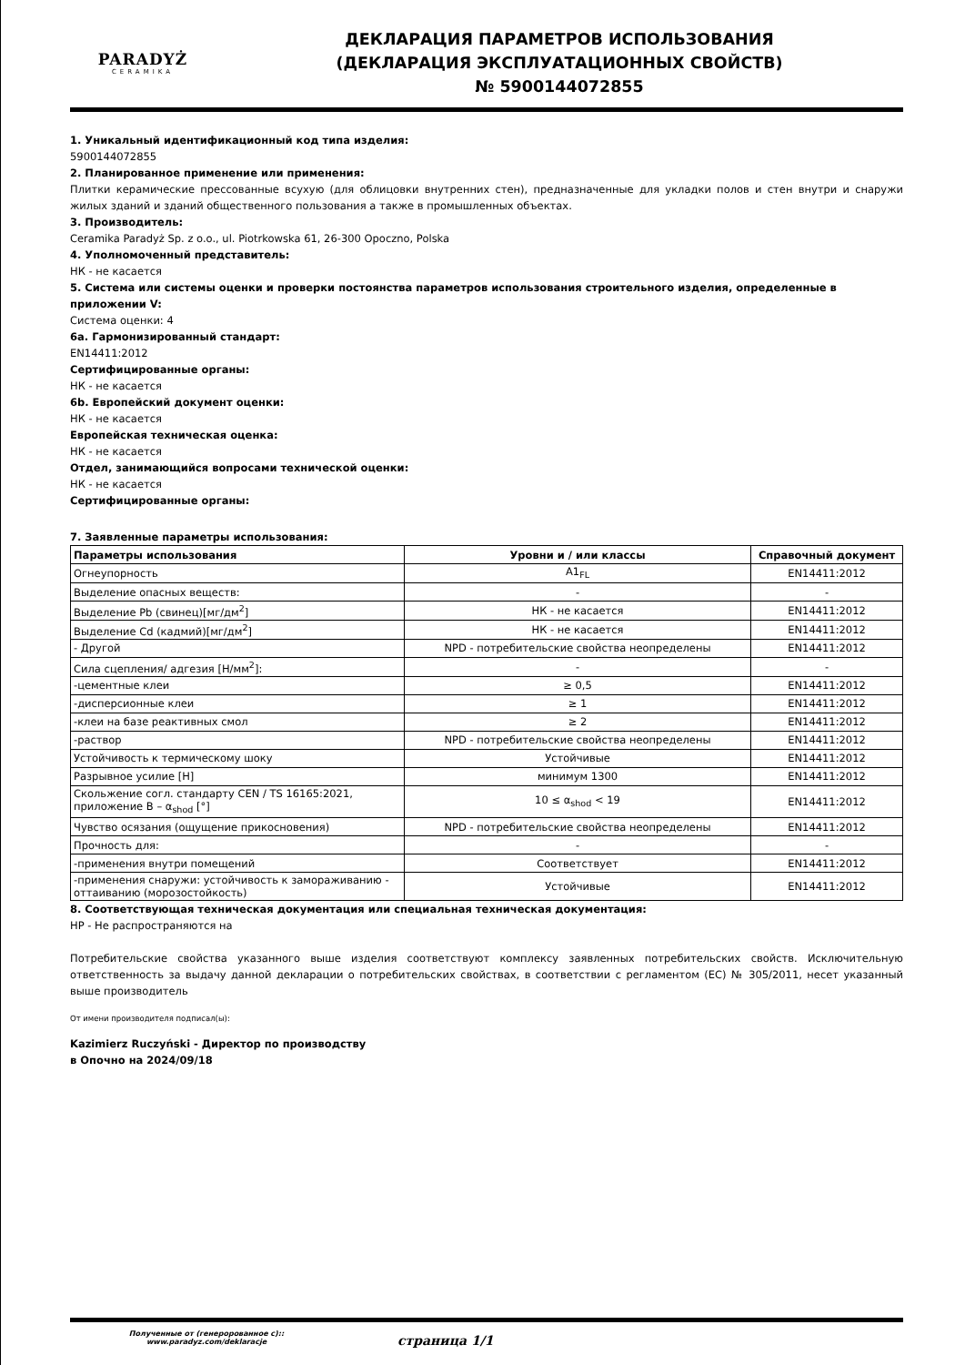PARADYŻ
CERAMIKA
ДЕКЛАРАЦИЯ ПАРАМЕТРОВ ИСПОЛЬЗОВАНИЯ
(ДЕКЛАРАЦИЯ ЭКСПЛУАТАЦИОННЫХ СВОЙСТВ)
№ 5900144072855
1. Уникальный идентификационный код типа изделия:
5900144072855
2. Планированное применение или применения:
Плитки керамические прессованные всухую (для облицовки внутренних стен), предназначенные для укладки полов и стен внутри и снаружи жилых зданий и зданий общественного пользования а также в промышленных объектах.
3. Производитель:
Ceramika Paradyż Sp. z o.o., ul. Piotrkowska 61, 26-300 Opoczno, Polska
4. Уполномоченный представитель:
НК - не касается
5. Система или системы оценки и проверки постоянства параметров использования строительного изделия, определенные в приложении V:
Система оценки: 4
6a. Гармонизированный стандарт:
EN14411:2012
Сертифицированные органы:
НК - не касается
6b. Европейский документ оценки:
НК - не касается
Европейская техническая оценка:
НК - не касается
Отдел, занимающийся вопросами технической оценки:
НК - не касается
Сертифицированные органы:
7. Заявленные параметры использования:
| Параметры использования | Уровни и / или классы | Справочный документ |
| --- | --- | --- |
| Огнеупорность | A1<sub>FL</sub> | EN14411:2012 |
| Выделение опасных веществ: | - | - |
| Выделение Pb (свинец)[мг/дм<sup>2</sup>] | НК - не касается | EN14411:2012 |
| Выделение Cd (кадмий)[мг/дм<sup>2</sup>] | НК - не касается | EN14411:2012 |
| - Другой | NPD - потребительские свойства неопределены | EN14411:2012 |
| Сила сцепления/ адгезия [Н/мм<sup>2</sup>]: | - | - |
| -цементные клеи | ≥ 0,5 | EN14411:2012 |
| -дисперсионные клеи | ≥ 1 | EN14411:2012 |
| -клеи на базе реактивных смол | ≥ 2 | EN14411:2012 |
| -раствор | NPD - потребительские свойства неопределены | EN14411:2012 |
| Устойчивость к термическому шоку | Устойчивые | EN14411:2012 |
| Разрывное усилие [Н] | минимум 1300 | EN14411:2012 |
| Скольжение согл. стандарту CEN / TS 16165:2021, приложение B – α<sub>shod</sub> [°] | 10 ≤ α<sub>shod</sub> < 19 | EN14411:2012 |
| Чувство осязания (ощущение прикосновения) | NPD - потребительские свойства неопределены | EN14411:2012 |
| Прочность для: | - | - |
| -применения внутри помещений | Соответствует | EN14411:2012 |
| -применения снаружи: устойчивость к замораживанию - оттаиванию (морозостойкость) | Устойчивые | EN14411:2012 |
8. Соответствующая техническая документация или специальная техническая документация:
НР - Не распространяются на
Потребительские свойства указанного выше изделия соответствуют комплексу заявленных потребительских свойств. Исключительную ответственность за выдачу данной декларации о потребительских свойствах, в соответствии с регламентом (ЕС) № 305/2011, несет указанный выше производитель
От имени производителя подписал(ы):
Kazimierz Ruczyński - Директор по производству
в Опочно на 2024/09/18
Полученные от (генеророванное с)::
www.paradyz.com/deklaracje
страница 1/1